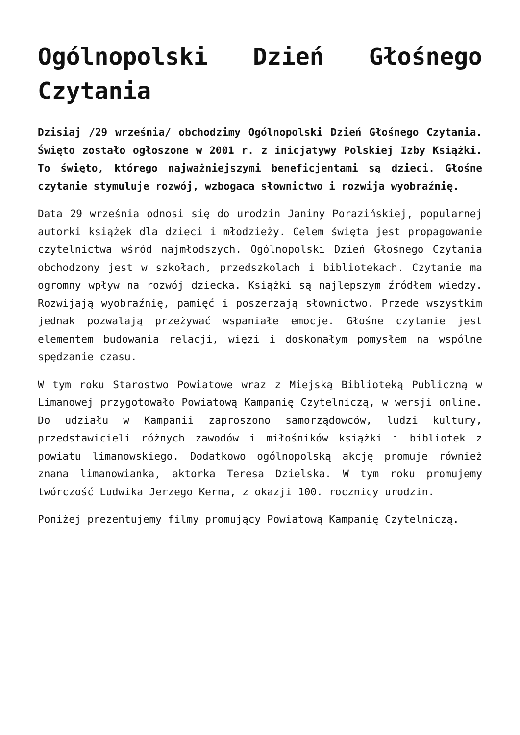Ogólnopolski Dzień Głośnego Czytania
Dzisiaj /29 września/ obchodzimy Ogólnopolski Dzień Głośnego Czytania. Święto zostało ogłoszone w 2001 r. z inicjatywy Polskiej Izby Książki. To święto, którego najważniejszymi beneficjentami są dzieci. Głośne czytanie stymuluje rozwój, wzbogaca słownictwo i rozwija wyobraźnię.
Data 29 września odnosi się do urodzin Janiny Porazińskiej, popularnej autorki książek dla dzieci i młodzieży. Celem święta jest propagowanie czytelnictwa wśród najmłodszych. Ogólnopolski Dzień Głośnego Czytania obchodzony jest w szkołach, przedszkolach i bibliotekach. Czytanie ma ogromny wpływ na rozwój dziecka. Książki są najlepszym źródłem wiedzy. Rozwijają wyobraźnię, pamięć i poszerzają słownictwo. Przede wszystkim jednak pozwalają przeżywać wspaniałe emocje. Głośne czytanie jest elementem budowania relacji, więzi i doskonałym pomysłem na wspólne spędzanie czasu.
W tym roku Starostwo Powiatowe wraz z Miejską Biblioteką Publiczną w Limanowej przygotowało Powiatową Kampanię Czytelniczą, w wersji online. Do udziału w Kampanii zaproszono samorządowców, ludzi kultury, przedstawicieli różnych zawodów i miłośników książki i bibliotek z powiatu limanowskiego. Dodatkowo ogólnopolską akcję promuje również znana limanowianka, aktorka Teresa Dzielska. W tym roku promujemy twórczość Ludwika Jerzego Kerna, z okazji 100. rocznicy urodzin.
Poniżej prezentujemy filmy promujący Powiatową Kampanię Czytelniczą.